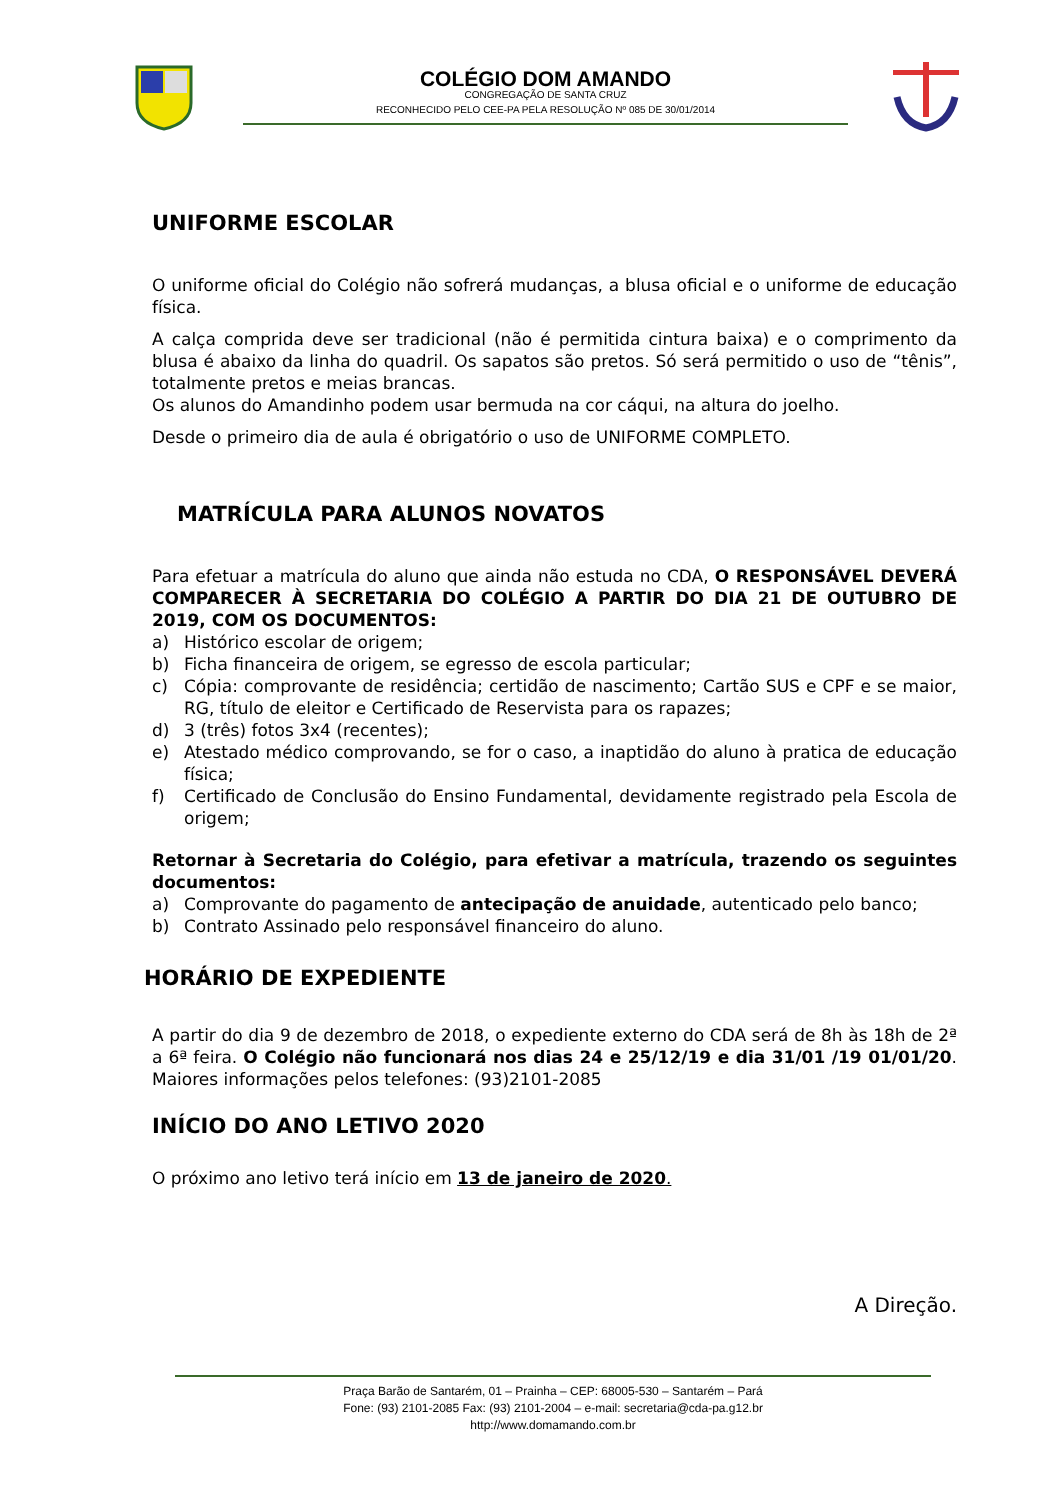COLÉGIO DOM AMANDO
CONGREGAÇÃO DE SANTA CRUZ
RECONHECIDO PELO CEE-PA PELA RESOLUÇÃO Nº 085 DE 30/01/2014
UNIFORME ESCOLAR
O uniforme oficial do Colégio não sofrerá mudanças, a blusa oficial e o uniforme de educação física.
A calça comprida deve ser tradicional (não é permitida cintura baixa) e o comprimento da blusa é abaixo da linha do quadril. Os sapatos são pretos. Só será permitido o uso de “tênis”, totalmente pretos e meias brancas.
Os alunos do Amandinho podem usar bermuda na cor cáqui, na altura do joelho.
Desde o primeiro dia de aula é obrigatório o uso de UNIFORME COMPLETO.
MATRÍCULA PARA ALUNOS NOVATOS
Para efetuar a matrícula do aluno que ainda não estuda no CDA, O RESPONSÁVEL DEVERÁ COMPARECER À SECRETARIA DO COLÉGIO A PARTIR DO DIA 21 DE OUTUBRO DE 2019, COM OS DOCUMENTOS:
a) Histórico escolar de origem;
b) Ficha financeira de origem, se egresso de escola particular;
c) Cópia: comprovante de residência; certidão de nascimento; Cartão SUS e CPF e se maior, RG, título de eleitor e Certificado de Reservista para os rapazes;
d) 3 (três) fotos 3x4 (recentes);
e) Atestado médico comprovando, se for o caso, a inaptidão do aluno à pratica de educação física;
f) Certificado de Conclusão do Ensino Fundamental, devidamente registrado pela Escola de origem;
Retornar à Secretaria do Colégio, para efetivar a matrícula, trazendo os seguintes documentos:
a) Comprovante do pagamento de antecipação de anuidade, autenticado pelo banco;
b) Contrato Assinado pelo responsável financeiro do aluno.
HORÁRIO DE EXPEDIENTE
A partir do dia 9 de dezembro de 2018, o expediente externo do CDA será de 8h às 18h de 2ª a 6ª feira. O Colégio não funcionará nos dias 24 e 25/12/19 e dia 31/01 /19 01/01/20. Maiores informações pelos telefones: (93)2101-2085
INÍCIO DO ANO LETIVO 2020
O próximo ano letivo terá início em 13 de janeiro de 2020.
A Direção.
Praça Barão de Santarém, 01 – Prainha – CEP: 68005-530 – Santarém – Pará
Fone: (93) 2101-2085 Fax: (93) 2101-2004 – e-mail: secretaria@cda-pa.g12.br
http://www.domamando.com.br